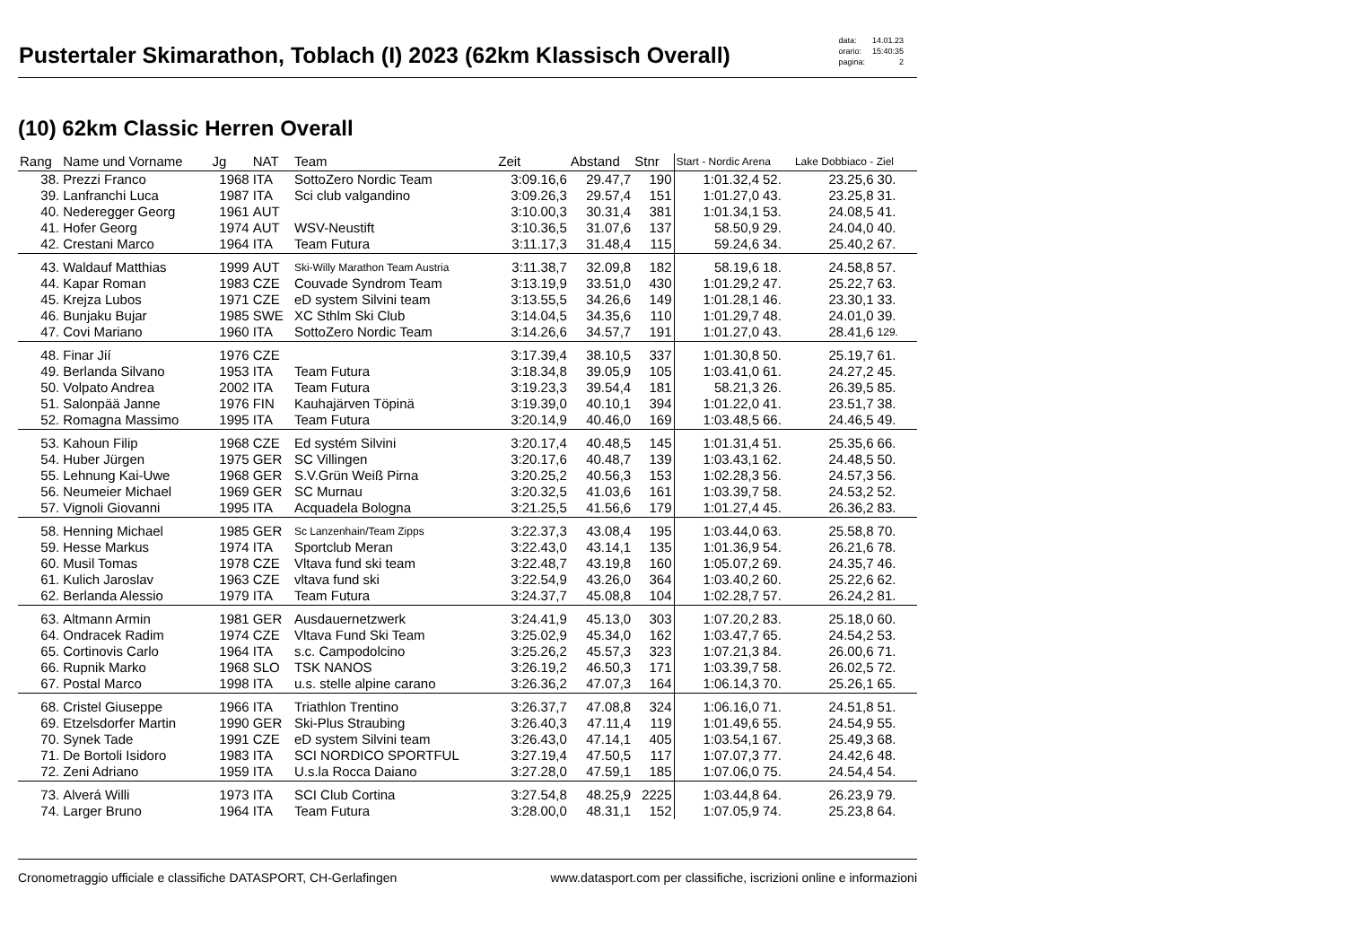Pustertaler Skimarathon, Toblach (I) 2023 (62km Klassisch Overall)
| data: | 14.01.23 |
| orario: | 15:40:35 |
| pagina: | 2 |
(10) 62km Classic Herren Overall
| Rang | Name und Vorname | Jg | NAT | Team | Zeit | Abstand | Stnr | Start - Nordic Arena | | Lake Dobbiaco - Ziel | |
| --- | --- | --- | --- | --- | --- | --- | --- | --- | --- | --- | --- |
| 38. | Prezzi Franco | 1968 | ITA | SottoZero Nordic Team | 3:09.16,6 | 29.47,7 | 190 | 1:01.32,4 | 52. | 23.25,6 | 30. |
| 39. | Lanfranchi Luca | 1987 | ITA | Sci club valgandino | 3:09.26,3 | 29.57,4 | 151 | 1:01.27,0 | 43. | 23.25,8 | 31. |
| 40. | Nederegger Georg | 1961 | AUT | | 3:10.00,3 | 30.31,4 | 381 | 1:01.34,1 | 53. | 24.08,5 | 41. |
| 41. | Hofer Georg | 1974 | AUT | WSV-Neustift | 3:10.36,5 | 31.07,6 | 137 | 58.50,9 | 29. | 24.04,0 | 40. |
| 42. | Crestani Marco | 1964 | ITA | Team Futura | 3:11.17,3 | 31.48,4 | 115 | 59.24,6 | 34. | 25.40,2 | 67. |
| 43. | Waldauf Matthias | 1999 | AUT | Ski-Willy Marathon Team Austria | 3:11.38,7 | 32.09,8 | 182 | 58.19,6 | 18. | 24.58,8 | 57. |
| 44. | Kapar Roman | 1983 | CZE | Couvade Syndrom Team | 3:13.19,9 | 33.51,0 | 430 | 1:01.29,2 | 47. | 25.22,7 | 63. |
| 45. | Krejza Lubos | 1971 | CZE | eD system Silvini team | 3:13.55,5 | 34.26,6 | 149 | 1:01.28,1 | 46. | 23.30,1 | 33. |
| 46. | Bunjaku Bujar | 1985 | SWE | XC Sthlm Ski Club | 3:14.04,5 | 34.35,6 | 110 | 1:01.29,7 | 48. | 24.01,0 | 39. |
| 47. | Covi Mariano | 1960 | ITA | SottoZero Nordic Team | 3:14.26,6 | 34.57,7 | 191 | 1:01.27,0 | 43. | 28.41,6 | 129. |
| 48. | Finar Jií | 1976 | CZE | | 3:17.39,4 | 38.10,5 | 337 | 1:01.30,8 | 50. | 25.19,7 | 61. |
| 49. | Berlanda Silvano | 1953 | ITA | Team Futura | 3:18.34,8 | 39.05,9 | 105 | 1:03.41,0 | 61. | 24.27,2 | 45. |
| 50. | Volpato Andrea | 2002 | ITA | Team Futura | 3:19.23,3 | 39.54,4 | 181 | 58.21,3 | 26. | 26.39,5 | 85. |
| 51. | Salonpää Janne | 1976 | FIN | Kauhajärven Töpinä | 3:19.39,0 | 40.10,1 | 394 | 1:01.22,0 | 41. | 23.51,7 | 38. |
| 52. | Romagna Massimo | 1995 | ITA | Team Futura | 3:20.14,9 | 40.46,0 | 169 | 1:03.48,5 | 66. | 24.46,5 | 49. |
| 53. | Kahoun Filip | 1968 | CZE | Ed systém Silvini | 3:20.17,4 | 40.48,5 | 145 | 1:01.31,4 | 51. | 25.35,6 | 66. |
| 54. | Huber Jürgen | 1975 | GER | SC Villingen | 3:20.17,6 | 40.48,7 | 139 | 1:03.43,1 | 62. | 24.48,5 | 50. |
| 55. | Lehnung Kai-Uwe | 1968 | GER | S.V.Grün Weiß Pirna | 3:20.25,2 | 40.56,3 | 153 | 1:02.28,3 | 56. | 24.57,3 | 56. |
| 56. | Neumeier Michael | 1969 | GER | SC Murnau | 3:20.32,5 | 41.03,6 | 161 | 1:03.39,7 | 58. | 24.53,2 | 52. |
| 57. | Vignoli Giovanni | 1995 | ITA | Acquadela Bologna | 3:21.25,5 | 41.56,6 | 179 | 1:01.27,4 | 45. | 26.36,2 | 83. |
| 58. | Henning Michael | 1985 | GER | Sc Lanzenhain/Team Zipps | 3:22.37,3 | 43.08,4 | 195 | 1:03.44,0 | 63. | 25.58,8 | 70. |
| 59. | Hesse Markus | 1974 | ITA | Sportclub Meran | 3:22.43,0 | 43.14,1 | 135 | 1:01.36,9 | 54. | 26.21,6 | 78. |
| 60. | Musil Tomas | 1978 | CZE | Vltava fund ski team | 3:22.48,7 | 43.19,8 | 160 | 1:05.07,2 | 69. | 24.35,7 | 46. |
| 61. | Kulich Jaroslav | 1963 | CZE | vltava fund ski | 3:22.54,9 | 43.26,0 | 364 | 1:03.40,2 | 60. | 25.22,6 | 62. |
| 62. | Berlanda Alessio | 1979 | ITA | Team Futura | 3:24.37,7 | 45.08,8 | 104 | 1:02.28,7 | 57. | 26.24,2 | 81. |
| 63. | Altmann Armin | 1981 | GER | Ausdauernetzwerk | 3:24.41,9 | 45.13,0 | 303 | 1:07.20,2 | 83. | 25.18,0 | 60. |
| 64. | Ondracek Radim | 1974 | CZE | Vltava Fund Ski Team | 3:25.02,9 | 45.34,0 | 162 | 1:03.47,7 | 65. | 24.54,2 | 53. |
| 65. | Cortinovis Carlo | 1964 | ITA | s.c. Campodolcino | 3:25.26,2 | 45.57,3 | 323 | 1:07.21,3 | 84. | 26.00,6 | 71. |
| 66. | Rupnik Marko | 1968 | SLO | TSK NANOS | 3:26.19,2 | 46.50,3 | 171 | 1:03.39,7 | 58. | 26.02,5 | 72. |
| 67. | Postal Marco | 1998 | ITA | u.s. stelle alpine carano | 3:26.36,2 | 47.07,3 | 164 | 1:06.14,3 | 70. | 25.26,1 | 65. |
| 68. | Cristel Giuseppe | 1966 | ITA | Triathlon Trentino | 3:26.37,7 | 47.08,8 | 324 | 1:06.16,0 | 71. | 24.51,8 | 51. |
| 69. | Etzelsdorfer Martin | 1990 | GER | Ski-Plus Straubing | 3:26.40,3 | 47.11,4 | 119 | 1:01.49,6 | 55. | 24.54,9 | 55. |
| 70. | Synek Tade | 1991 | CZE | eD system Silvini team | 3:26.43,0 | 47.14,1 | 405 | 1:03.54,1 | 67. | 25.49,3 | 68. |
| 71. | De Bortoli Isidoro | 1983 | ITA | SCI NORDICO SPORTFUL | 3:27.19,4 | 47.50,5 | 117 | 1:07.07,3 | 77. | 24.42,6 | 48. |
| 72. | Zeni Adriano | 1959 | ITA | U.s.la Rocca Daiano | 3:27.28,0 | 47.59,1 | 185 | 1:07.06,0 | 75. | 24.54,4 | 54. |
| 73. | Alverá Willi | 1973 | ITA | SCI Club Cortina | 3:27.54,8 | 48.25,9 | 2225 | 1:03.44,8 | 64. | 26.23,9 | 79. |
| 74. | Larger Bruno | 1964 | ITA | Team Futura | 3:28.00,0 | 48.31,1 | 152 | 1:07.05,9 | 74. | 25.23,8 | 64. |
Cronometraggio ufficiale e classifiche DATASPORT, CH-Gerlafingen www.datasport.com per classifiche, iscrizioni online e informazioni